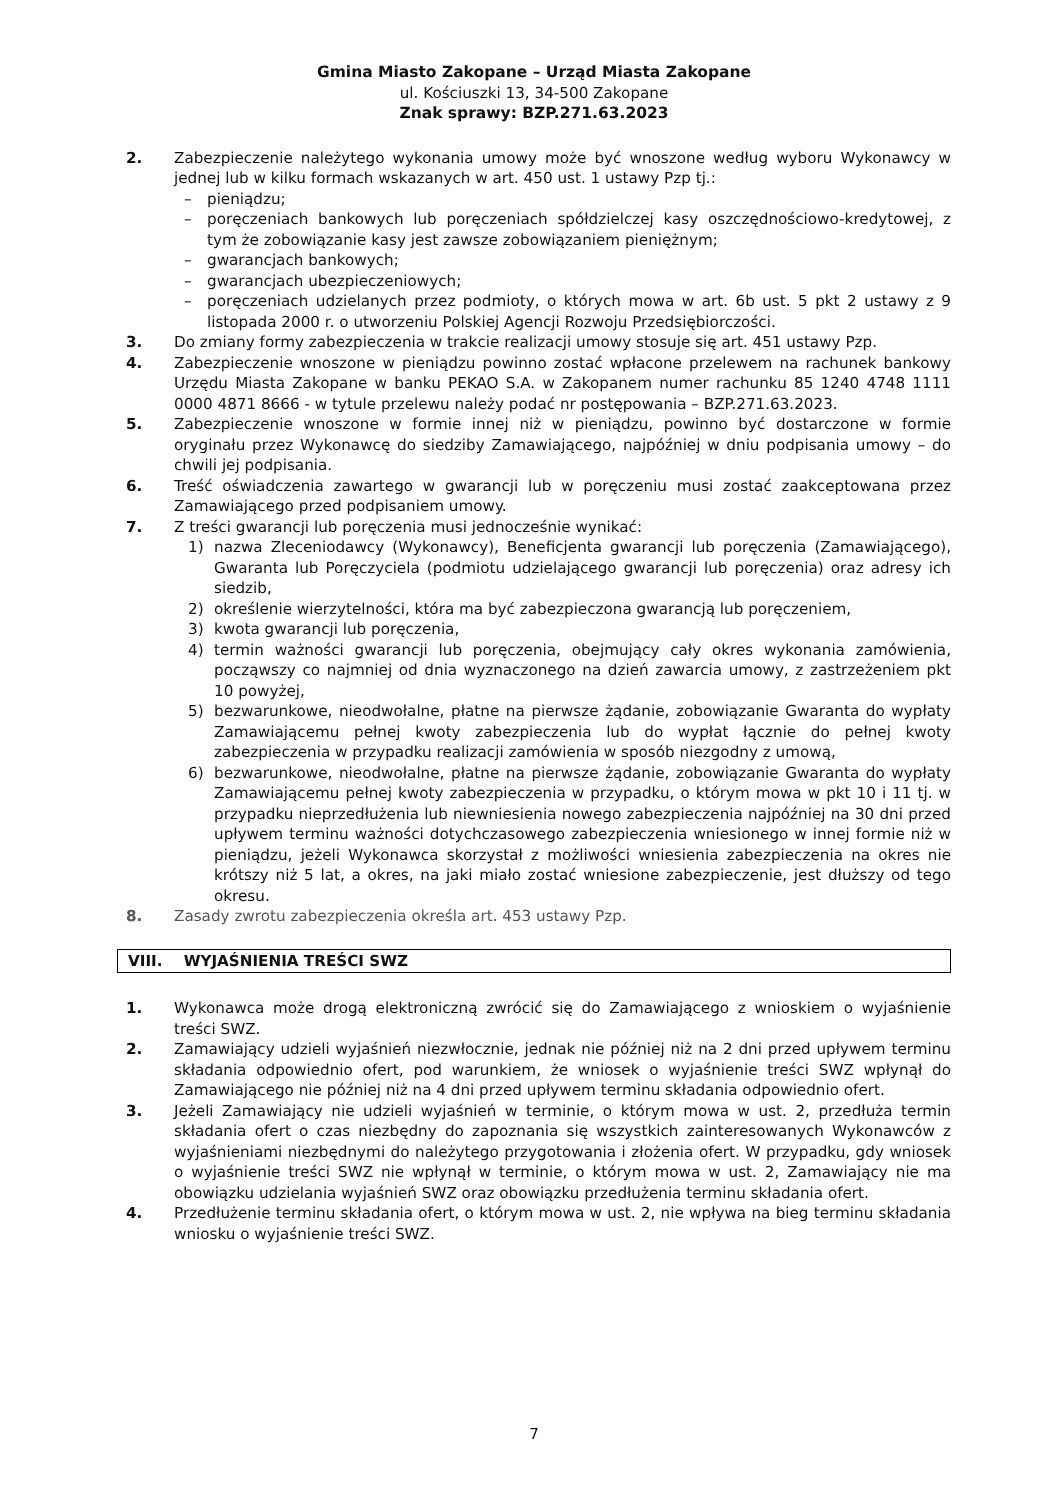Gmina Miasto Zakopane – Urząd Miasta Zakopane
ul. Kościuszki 13, 34-500 Zakopane
Znak sprawy: BZP.271.63.2023
2. Zabezpieczenie należytego wykonania umowy może być wnoszone według wyboru Wykonawcy w jednej lub w kilku formach wskazanych w art. 450 ust. 1 ustawy Pzp tj.:
– pieniądzu;
– poręczeniach bankowych lub poręczeniach spółdzielczej kasy oszczędnościowo-kredytowej, z tym że zobowiązanie kasy jest zawsze zobowiązaniem pieniężnym;
– gwarancjach bankowych;
– gwarancjach ubezpieczeniowych;
– poręczeniach udzielanych przez podmioty, o których mowa w art. 6b ust. 5 pkt 2 ustawy z 9 listopada 2000 r. o utworzeniu Polskiej Agencji Rozwoju Przedsiębiorczości.
3. Do zmiany formy zabezpieczenia w trakcie realizacji umowy stosuje się art. 451 ustawy Pzp.
4. Zabezpieczenie wnoszone w pieniądzu powinno zostać wpłacone przelewem na rachunek bankowy Urzędu Miasta Zakopane w banku PEKAO S.A. w Zakopanem numer rachunku 85 1240 4748 1111 0000 4871 8666 - w tytule przelewu należy podać nr postępowania – BZP.271.63.2023.
5. Zabezpieczenie wnoszone w formie innej niż w pieniądzu, powinno być dostarczone w formie oryginału przez Wykonawcę do siedziby Zamawiającego, najpóźniej w dniu podpisania umowy – do chwili jej podpisania.
6. Treść oświadczenia zawartego w gwarancji lub w poręczeniu musi zostać zaakceptowana przez Zamawiającego przed podpisaniem umowy.
7. Z treści gwarancji lub poręczenia musi jednocześnie wynikać:
1) nazwa Zleceniodawcy (Wykonawcy), Beneficjenta gwarancji lub poręczenia (Zamawiającego), Gwaranta lub Poręczyciela (podmiotu udzielającego gwarancji lub poręczenia) oraz adresy ich siedzib,
2) określenie wierzytelności, która ma być zabezpieczona gwarancją lub poręczeniem,
3) kwota gwarancji lub poręczenia,
4) termin ważności gwarancji lub poręczenia, obejmujący cały okres wykonania zamówienia, począwszy co najmniej od dnia wyznaczonego na dzień zawarcia umowy, z zastrzeżeniem pkt 10 powyżej,
5) bezwarunkowe, nieodwołalne, płatne na pierwsze żądanie, zobowiązanie Gwaranta do wypłaty Zamawiającemu pełnej kwoty zabezpieczenia lub do wypłat łącznie do pełnej kwoty zabezpieczenia w przypadku realizacji zamówienia w sposób niezgodny z umową,
6) bezwarunkowe, nieodwołalne, płatne na pierwsze żądanie, zobowiązanie Gwaranta do wypłaty Zamawiającemu pełnej kwoty zabezpieczenia w przypadku, o którym mowa w pkt 10 i 11 tj. w przypadku nieprzedłużenia lub niewniesienia nowego zabezpieczenia najpóźniej na 30 dni przed upływem terminu ważności dotychczasowego zabezpieczenia wniesionego w innej formie niż w pieniądzu, jeżeli Wykonawca skorzystał z możliwości wniesienia zabezpieczenia na okres nie krótszy niż 5 lat, a okres, na jaki miało zostać wniesione zabezpieczenie, jest dłuższy od tego okresu.
8. Zasady zwrotu zabezpieczenia określa art. 453 ustawy Pzp.
VIII. WYJAŚNIENIA TREŚCI SWZ
1. Wykonawca może drogą elektroniczną zwrócić się do Zamawiającego z wnioskiem o wyjaśnienie treści SWZ.
2. Zamawiający udzieli wyjaśnień niezwłocznie, jednak nie później niż na 2 dni przed upływem terminu składania odpowiednio ofert, pod warunkiem, że wniosek o wyjaśnienie treści SWZ wpłynął do Zamawiającego nie później niż na 4 dni przed upływem terminu składania odpowiednio ofert.
3. Jeżeli Zamawiający nie udzieli wyjaśnień w terminie, o którym mowa w ust. 2, przedłuża termin składania ofert o czas niezbędny do zapoznania się wszystkich zainteresowanych Wykonawców z wyjaśnieniami niezbędnymi do należytego przygotowania i złożenia ofert. W przypadku, gdy wniosek o wyjaśnienie treści SWZ nie wpłynął w terminie, o którym mowa w ust. 2, Zamawiający nie ma obowiązku udzielania wyjaśnień SWZ oraz obowiązku przedłużenia terminu składania ofert.
4. Przedłużenie terminu składania ofert, o którym mowa w ust. 2, nie wpływa na bieg terminu składania wniosku o wyjaśnienie treści SWZ.
7